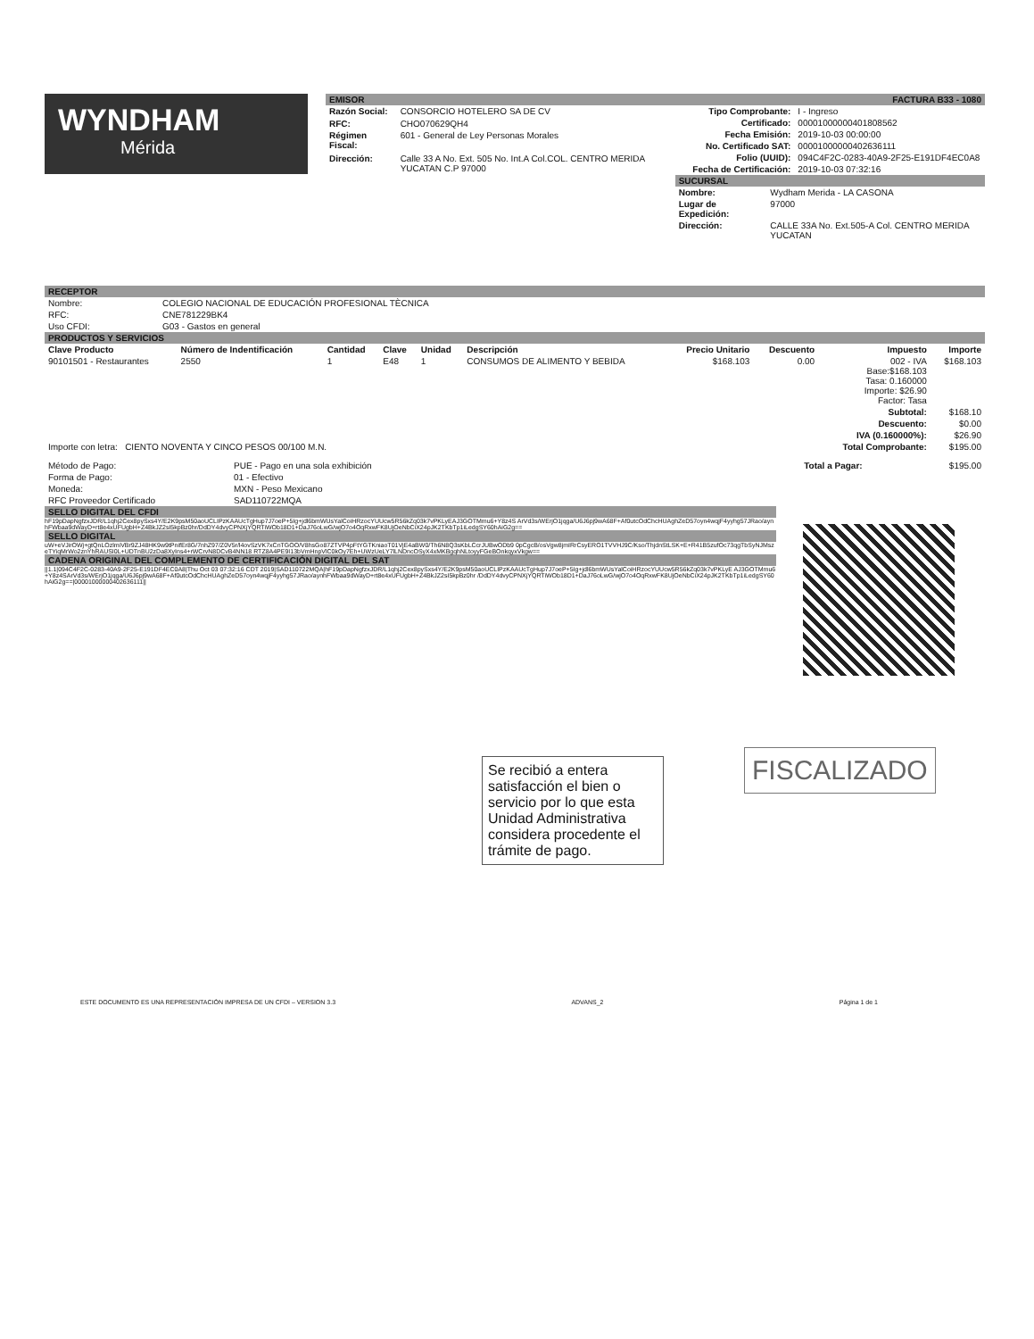WYNDHAM
Mérida
EMISOR FACTURA B33 - 1080
| Razón Social: | CONSORCIO HOTELERO SA DE CV |
| RFC: | CHO070629QH4 |
| Régimen Fiscal: | 601 - General de Ley Personas Morales |
| Dirección: | Calle 33 A No. Ext. 505 No. Int.A Col.COL. CENTRO MERIDA YUCATAN C.P 97000 |
| Tipo Comprobante: | I - Ingreso |
| Certificado: | 00001000000401808562 |
| Fecha Emisión: | 2019-10-03 00:00:00 |
| No. Certificado SAT: | 00001000000402636111 |
| Folio (UUID): | 094C4F2C-0283-40A9-2F25-E191DF4EC0A8 |
| Fecha de Certificación: | 2019-10-03 07:32:16 |
SUCURSAL
| Nombre: | Wydham Merida - LA CASONA |
| Lugar de Expedición: | 97000 |
| Dirección: | CALLE 33A No. Ext.505-A Col. CENTRO MERIDA YUCATAN |
RECEPTOR
| Nombre: | COLEGIO NACIONAL DE EDUCACIÓN PROFESIONAL TÈCNICA |
| RFC: | CNE781229BK4 |
| Uso CFDI: | G03 - Gastos en general |
PRODUCTOS Y SERVICIOS
| Clave Producto | Número de Indentificación | Cantidad | Clave | Unidad | Descripción | Precio Unitario | Descuento | Impuesto | Importe |
| --- | --- | --- | --- | --- | --- | --- | --- | --- | --- |
| 90101501 - Restaurantes | 2550 | 1 | E48 | 1 | CONSUMOS DE ALIMENTO Y BEBIDA | $168.103 | 0.00 | 002 - IVA Base:$168.103 Tasa: 0.160000 Importe: $26.90 Factor: Tasa | $168.103 |
| | | | | | | | | Subtotal: | $168.10 |
| | | | | | | | | Descuento: | $0.00 |
| | | | | | | | | IVA (0.160000%): | $26.90 |
| Importe con letra: CIENTO NOVENTA Y CINCO PESOS 00/100 M.N. | | | | | | | | Total Comprobante: | $195.00 |
| Método de Pago: | PUE - Pago en una sola exhibición | Total a Pagar: | $195.00 |
| Forma de Pago: | 01 - Efectivo | | |
| Moneda: | MXN - Peso Mexicano | | |
| RFC Proveedor Certificado | SAD110722MQA | | |
SELLO DIGITAL DEL CFDI
hF19pDapNgfzxJDR/L1qhj2Cex8pySxs4Y/E2K9psM50aoUCLIPzKAAUcTgHup7J7oeP+5Ig+jdl6bmWUsYalCoiHRzocYUUcw5R56kZq03k7vPKLyEAJ3GOTMmu6+Y8z4S ArVd3s/WErjO1jqga/U6J6pj9wA68F+Af0utcOdChcHUAghZeD57oyn4wqjF4yyhg57JRao/aynhFWbaa9dWayD+rt8e4xUFUgbH+Z4BkJZ2sI5kpBz0hr/DdDY4dvyCPNXjYQRTiWOb18D1+DaJ76oLwG/wjO7o4OqRxwFK8UjOeNbCiX24pJK2TKbTp1iLedgSY60hAiG2g==
SELLO DIGITAL
uW+eVJirOWj+gtQnLOzlmiVBr9ZJ48HK9w9tPnifEr8G/7nhZ97/Z0V5r/l4ovSzVK7xCnTGOO/V8hsGo87ZTVP4pFtYGTKniaoT01VjE4aBW0/Th6N8Q3sKbLCcrJUBwODb9 0pCgcB/osVgw8jmIRrCsyERO1TVVHJ9C/Kso/ThjdnStLSK+E+R41B5zufOc73qgTbSyNJMszeTYiqMrWo2znYhRAUSI0L+UDTnBU2zDa8XyIns4+rWCrvN8DCvB4NN18 RTZ8A4PE9I13bVmHnpVlC0kOy7Eh+UWzUeLY7lLNDncOSyX4xMKBgqhNLtoyyFGeBOnkqyxVkgw==
CADENA ORIGINAL DEL COMPLEMENTO DE CERTIFICACIÓN DIGITAL DEL SAT
||1.1|094C4F2C-0283-40A9-2F25-E191DF4EC0A8|Thu Oct 03 07:32:16 CDT 2019|SAD110722MQA|hF19pDapNgfzxJDR/L1qhj2Cex8pySxs4Y/E2K9psM50aoUCLIPzKAAUcTgHup7J7oeP+5Ig+jdl6bmWUsYalCoiHRzocYUUcw5R56kZq03k7vPKLyE AJ3GOTMmu6+Y8z4SArVd3s/WErjO1jqga/U6J6pj9wA68F+Af0utcOdChcHUAghZeD57oyn4wqjF4yyhg57JRao/aynhFWbaa9dWayD+rt8e4xUFUgbH+Z4BkJZ2sI5kpBz0hr /DdDY4dvyCPNXjYQRTiWOb18D1+DaJ76oLwG/wjO7o4OqRxwFK8UjOeNbCiX24pJK2TKbTp1iLedgSY60hAiG2g==|00001000000402636111||
Se recibió a entera satisfacción el bien o servicio por lo que esta Unidad Administrativa considera procedente el trámite de pago.
FISCALIZADO
ESTE DOCUMENTO ES UNA REPRESENTACIÓN IMPRESA DE UN CFDI – VERSION 3.3 ADVANS_2 Página 1 de 1